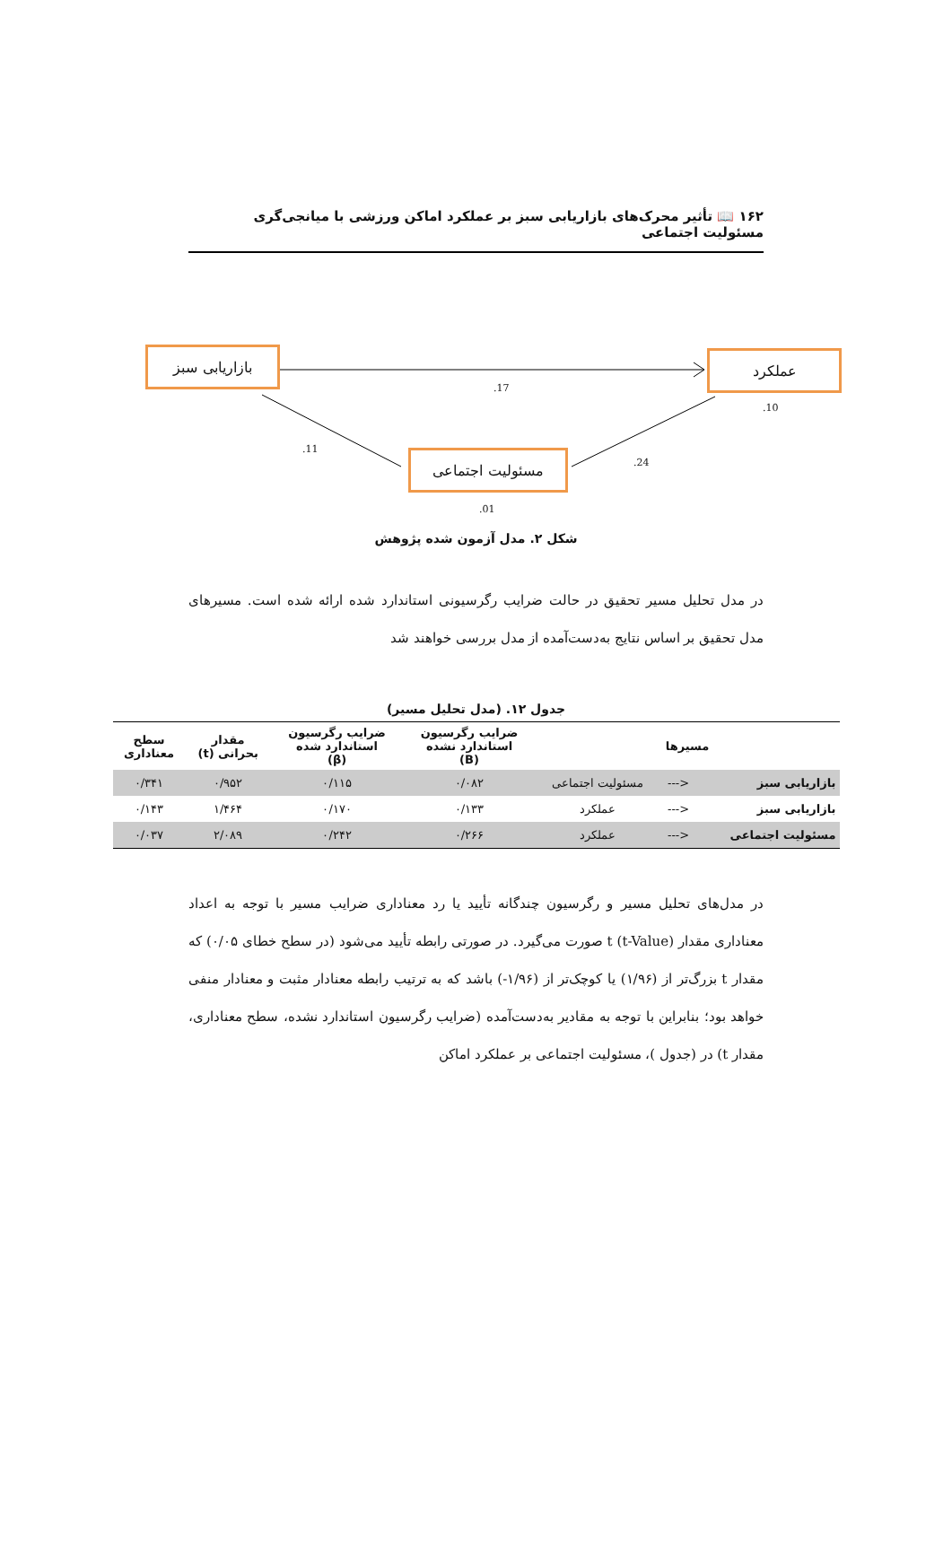۱۶۲ 📖 تأثیر محرک‌های بازاریابی سبز بر عملکرد اماکن ورزشی با میانجی‌گری مسئولیت اجتماعی
بازاریابی سبز عملکرد
مسئولیت اجتماعی
.17
.10
.11
.24
.01
شکل ۲. مدل آزمون شده پژوهش
در مدل تحلیل مسیر تحقیق در حالت ضرایب رگرسیونی استاندارد شده ارائه شده است. مسیرهای مدل تحقیق بر اساس نتایج به‌دست‌آمده از مدل بررسی خواهند شد
جدول ۱۲. (مدل تحلیل مسیر)
| مسیرها | | | ضرایب رگرسیون استاندارد نشده (B) | ضرایب رگرسیون استاندارد شده (β) | مقدار بحرانی (t) | سطح معناداری |
| --- | --- | --- | --- | --- | --- | --- |
| بازاریابی سبز | <--- | مسئولیت اجتماعی | ۰/۰۸۲ | ۰/۱۱۵ | ۰/۹۵۲ | ۰/۳۴۱ |
| بازاریابی سبز | <--- | عملکرد | ۰/۱۳۳ | ۰/۱۷۰ | ۱/۴۶۴ | ۰/۱۴۳ |
| مسئولیت اجتماعی | <--- | عملکرد | ۰/۲۶۶ | ۰/۲۴۲ | ۲/۰۸۹ | ۰/۰۳۷ |
در مدل‌های تحلیل مسیر و رگرسیون چندگانه تأیید یا رد معناداری ضرایب مسیر با توجه به اعداد معناداری مقدار t (t-Value) صورت می‌گیرد. در صورتی رابطه تأیید می‌شود (در سطح خطای ۰/۰۵) که مقدار t بزرگ‌تر از (۱/۹۶) یا کوچک‌تر از (۱/۹۶-) باشد که به ترتیب رابطه معنادار مثبت و معنادار منفی خواهد بود؛ بنابراین با توجه به مقادیر به‌دست‌آمده (ضرایب رگرسیون استاندارد نشده، سطح معناداری، مقدار t) در (جدول )، مسئولیت اجتماعی بر عملکرد اماکن